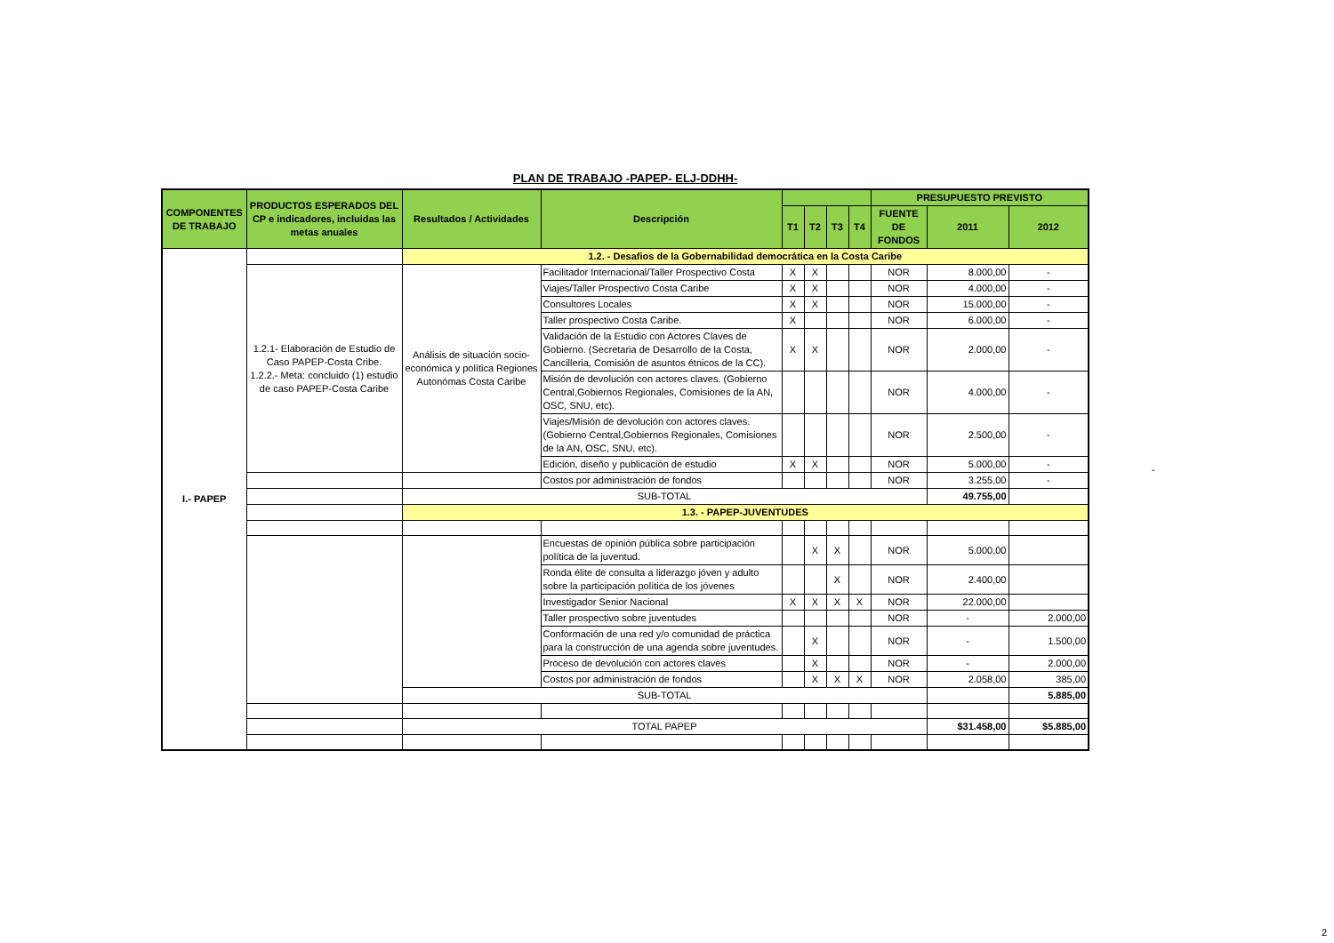PLAN DE TRABAJO -PAPEP- ELJ-DDHH-
| COMPONENTES DE TRABAJO | PRODUCTOS ESPERADOS DEL CP e indicadores, incluidas las metas anuales | Resultados / Actividades | Descripción | | | | | PRESUPUESTO PREVISTO | | |
| --- | --- | --- | --- | --- | --- | --- | --- | --- | --- | --- |
| | | | | T1 | T2 | T3 | T4 | FUENTE DE FONDOS | 2011 | 2012 |
| I.- PAPEP | | 1.2. - Desafios de la Gobernabilidad democrática en la Costa Caribe | | | | | | | | |
| | 1.2.1- Elaboración de Estudio de Caso PAPEP-Costa Cribe. 1.2.2.- Meta: concluido (1) estudio de caso PAPEP-Costa Caribe | Análisis de situación socio-económica y política Regiones Autonómas Costa Caribe | Facilitador Internacional/Taller Prospectivo Costa | X | X | | | NOR | 8.000,00 | - |
| | | | Viajes/Taller Prospectivo Costa Caribe | X | X | | | NOR | 4.000,00 | - |
| | | | Consultores Locales | X | X | | | NOR | 15.000,00 | - |
| | | | Taller prospectivo Costa Caribe. | X | | | | NOR | 6.000,00 | - |
| | | | Validación de la Estudio con Actores Claves de Gobierno. (Secretaria de Desarrollo de la Costa, Cancilleria, Comisión de asuntos étnicos de la CC). | X | X | | | NOR | 2.000,00 | - |
| | | | Misión de devolución con actores claves. (Gobierno Central,Gobiernos Regionales, Comisiones de la AN, OSC, SNU, etc). | | | | | NOR | 4.000,00 | - |
| | | | Viajes/Misión de devolución con actores claves. (Gobierno Central,Gobiernos Regionales, Comisiones de la AN, OSC, SNU, etc). | | | | | NOR | 2.500,00 | - |
| | | | Edición, diseño y publicación de estudio | X | X | | | NOR | 5.000,00 | - |
| | | | Costos por administración de fondos | | | | | NOR | 3.255,00 | - |
| | | SUB-TOTAL | | | | | | | 49.755,00 | |
| | | 1.3. - PAPEP-JUVENTUDES | | | | | | | | |
| | | | Encuestas de opinión pública sobre participación política de la juventud. | | X | X | | NOR | 5.000,00 | |
| | | | Ronda élite de consulta a liderazgo jóven y adulto sobre la participación política de los jóvenes | | | X | | NOR | 2.400,00 | |
| | | | Investigador Senior Nacional | X | X | X | X | NOR | 22.000,00 | |
| | | | Taller prospectivo sobre juventudes | | | | | NOR | - | 2.000,00 |
| | | | Conformación de una red y/o comunidad de práctica para la construcción de una agenda sobre juventudes. | | X | | | NOR | - | 1.500,00 |
| | | | Proceso de devolución con actores claves | | X | | | NOR | - | 2.000,00 |
| | | | Costos por administración de fondos | | X | X | X | NOR | 2.058,00 | 385,00 |
| | | SUB-TOTAL | | | | | | | | 5.885,00 |
| | | TOTAL PAPEP | | | | | | | $31.458,00 | $5.885,00 |
-
2